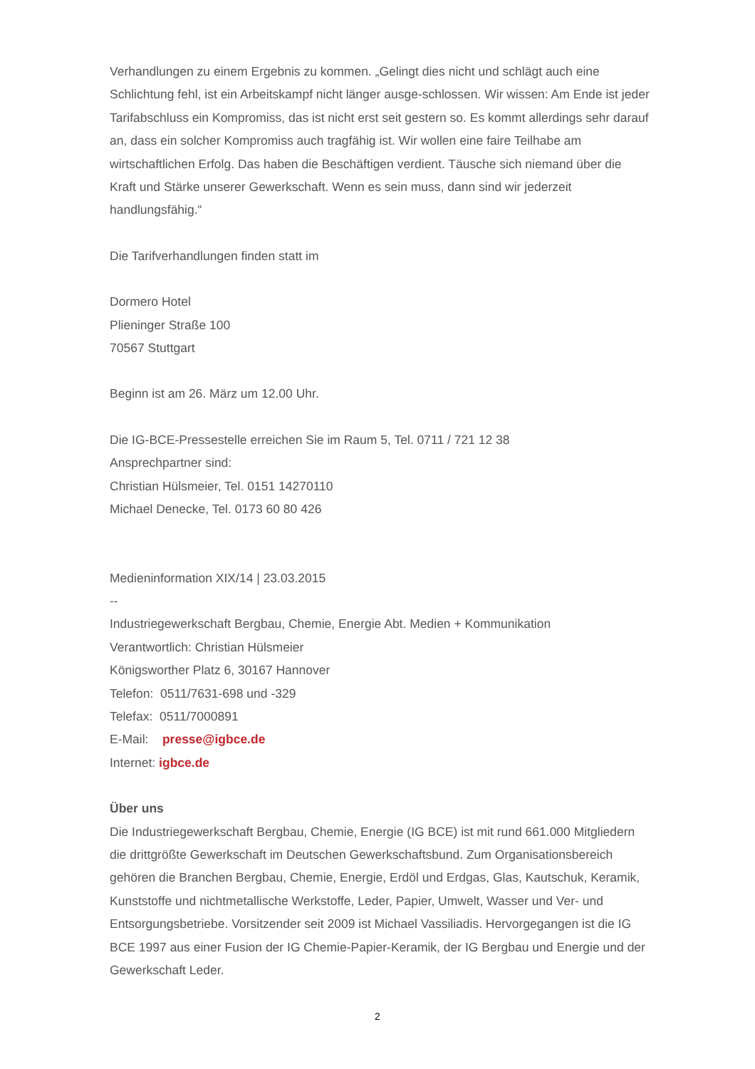Verhandlungen zu einem Ergebnis zu kommen. „Gelingt dies nicht und schlägt auch eine Schlichtung fehl, ist ein Arbeitskampf nicht länger ausge-schlossen. Wir wissen: Am Ende ist jeder Tarifabschluss ein Kompromiss, das ist nicht erst seit gestern so. Es kommt allerdings sehr darauf an, dass ein solcher Kompromiss auch tragfähig ist. Wir wollen eine faire Teilhabe am wirtschaftlichen Erfolg. Das haben die Beschäftigen verdient. Täusche sich niemand über die Kraft und Stärke unserer Gewerkschaft. Wenn es sein muss, dann sind wir jederzeit handlungsfähig.“
Die Tarifverhandlungen finden statt im
Dormero Hotel
Plieninger Straße 100
70567 Stuttgart
Beginn ist am 26. März um 12.00 Uhr.
Die IG-BCE-Pressestelle erreichen Sie im Raum 5, Tel. 0711 / 721 12 38
Ansprechpartner sind:
Christian Hülsmeier, Tel. 0151 14270110
Michael Denecke, Tel. 0173 60 80 426
Medieninformation XIX/14 | 23.03.2015
--
Industriegewerkschaft Bergbau, Chemie, Energie Abt. Medien + Kommunikation
Verantwortlich: Christian Hülsmeier
Königsworther Platz 6, 30167 Hannover
Telefon: 0511/7631-698 und -329
Telefax: 0511/7000891
E-Mail: presse@igbce.de
Internet: igbce.de
Über uns
Die Industriegewerkschaft Bergbau, Chemie, Energie (IG BCE) ist mit rund 661.000 Mitgliedern die drittgrößte Gewerkschaft im Deutschen Gewerkschaftsbund. Zum Organisationsbereich gehören die Branchen Bergbau, Chemie, Energie, Erdöl und Erdgas, Glas, Kautschuk, Keramik, Kunststoffe und nichtmetallische Werkstoffe, Leder, Papier, Umwelt, Wasser und Ver- und Entsorgungsbetriebe. Vorsitzender seit 2009 ist Michael Vassiliadis. Hervorgegangen ist die IG BCE 1997 aus einer Fusion der IG Chemie-Papier-Keramik, der IG Bergbau und Energie und der Gewerkschaft Leder.
2